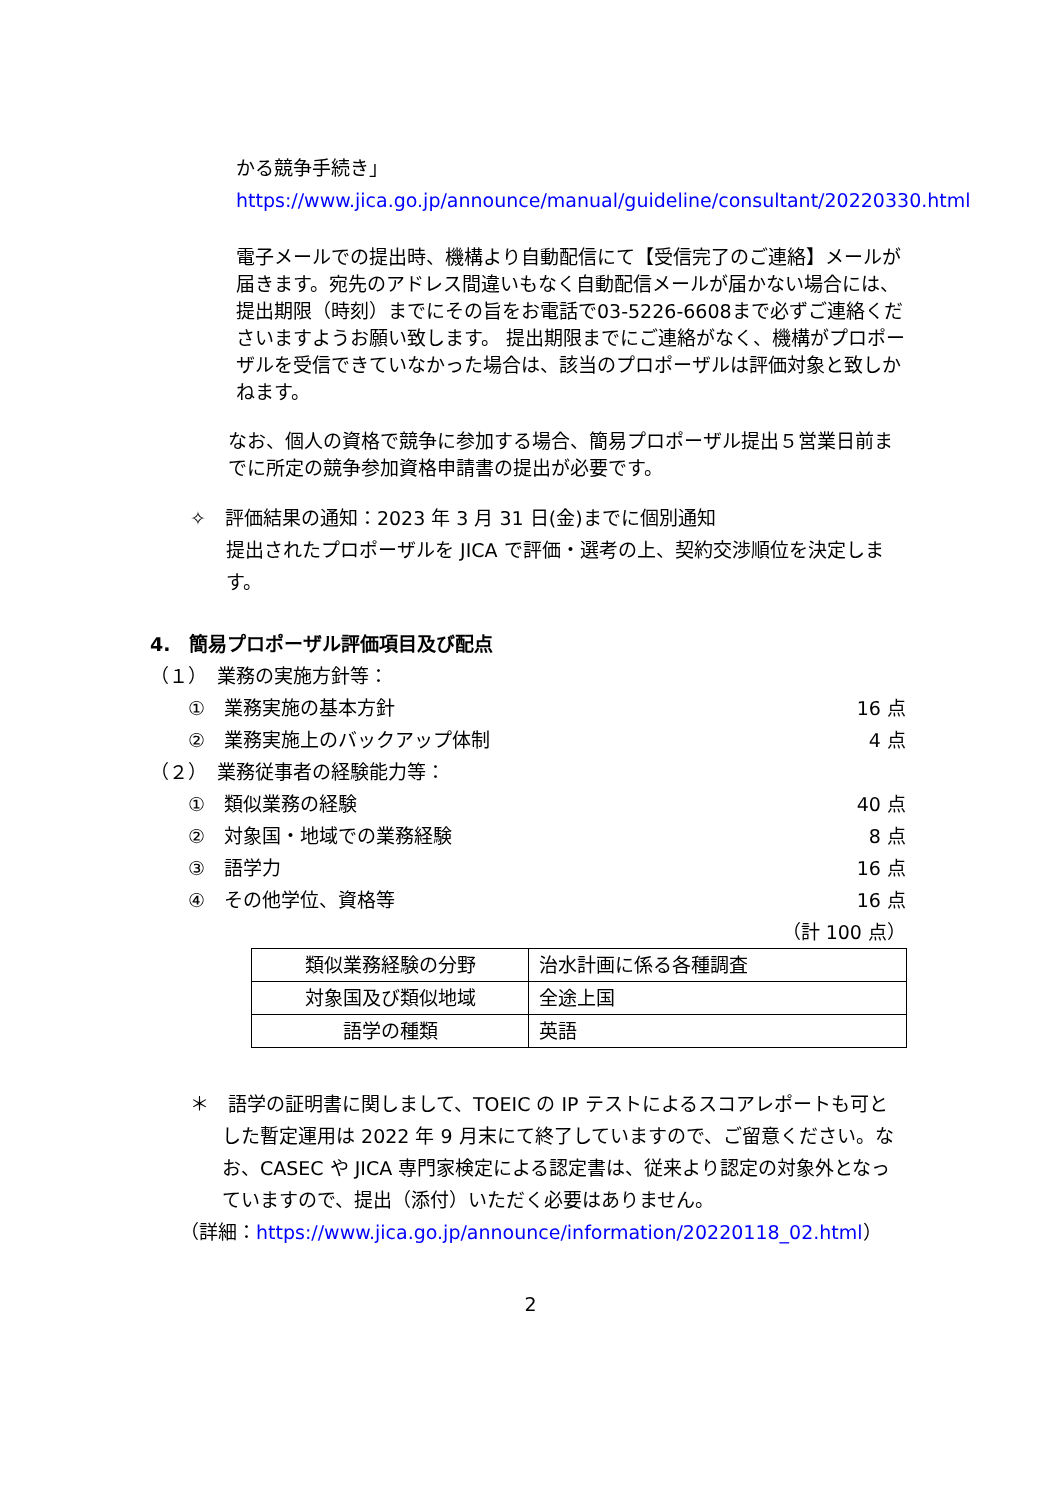かる競争手続き」
https://www.jica.go.jp/announce/manual/guideline/consultant/20220330.html
電子メールでの提出時、機構より自動配信にて【受信完了のご連絡】メールが届きます。宛先のアドレス間違いもなく自動配信メールが届かない場合には、提出期限（時刻）までにその旨をお電話で03-5226-6608まで必ずご連絡くださいますようお願い致します。 提出期限までにご連絡がなく、機構がプロポーザルを受信できていなかった場合は、該当のプロポーザルは評価対象と致しかねます。
なお、個人の資格で競争に参加する場合、簡易プロポーザル提出５営業日前までに所定の競争参加資格申請書の提出が必要です。
✧　評価結果の通知：2023 年 3 月 31 日(金)までに個別通知
提出されたプロポーザルを JICA で評価・選考の上、契約交渉順位を決定します。
4.　簡易プロポーザル評価項目及び配点
（１）　業務の実施方針等：
①　業務実施の基本方針 16 点
②　業務実施上のバックアップ体制 4 点
（２）　業務従事者の経験能力等：
①　類似業務の経験 40 点
②　対象国・地域での業務経験 8 点
③　語学力 16 点
④　その他学位、資格等 16 点
（計 100 点）
| 類似業務経験の分野 | 治水計画に係る各種調査 |
| 対象国及び類似地域 | 全途上国 |
| 語学の種類 | 英語 |
＊　語学の証明書に関しまして、TOEIC の IP テストによるスコアレポートも可とした暫定運用は 2022 年 9 月末にて終了していますので、ご留意ください。なお、CASEC や JICA 専門家検定による認定書は、従来より認定の対象外となっていますので、提出（添付）いただく必要はありません。
（詳細：https://www.jica.go.jp/announce/information/20220118_02.html）
2